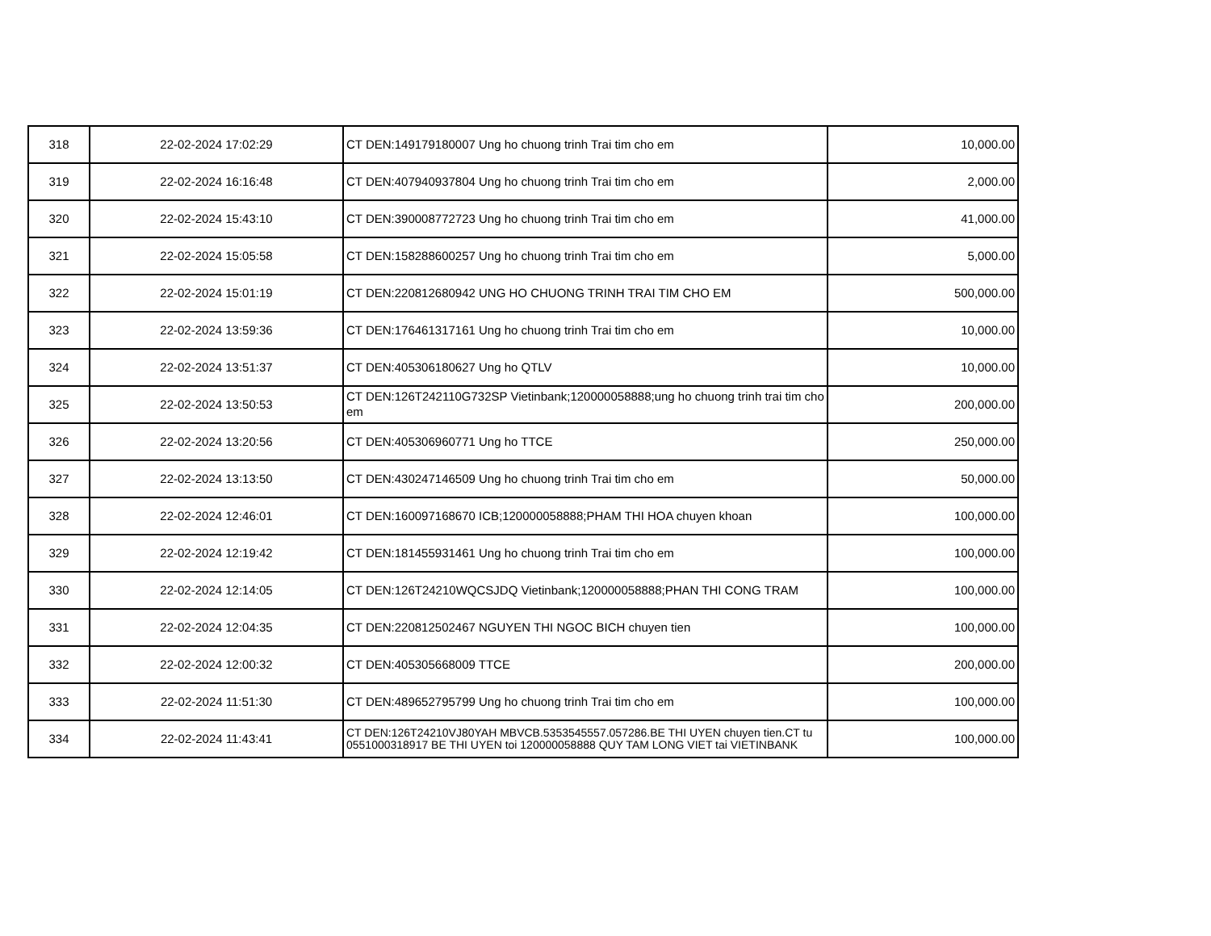| 318 | 22-02-2024 17:02:29 | CT DEN:149179180007 Ung ho chuong trinh Trai tim cho em | 10,000.00 |
| 319 | 22-02-2024 16:16:48 | CT DEN:407940937804 Ung ho chuong trinh Trai tim cho em | 2,000.00 |
| 320 | 22-02-2024 15:43:10 | CT DEN:390008772723 Ung ho chuong trinh Trai tim cho em | 41,000.00 |
| 321 | 22-02-2024 15:05:58 | CT DEN:158288600257 Ung ho chuong trinh Trai tim cho em | 5,000.00 |
| 322 | 22-02-2024 15:01:19 | CT DEN:220812680942 UNG HO CHUONG TRINH TRAI TIM CHO EM | 500,000.00 |
| 323 | 22-02-2024 13:59:36 | CT DEN:176461317161 Ung ho chuong trinh Trai tim cho em | 10,000.00 |
| 324 | 22-02-2024 13:51:37 | CT DEN:405306180627 Ung ho QTLV | 10,000.00 |
| 325 | 22-02-2024 13:50:53 | CT DEN:126T242110G732SP Vietinbank;120000058888;ung ho chuong trinh trai tim cho em | 200,000.00 |
| 326 | 22-02-2024 13:20:56 | CT DEN:405306960771 Ung ho TTCE | 250,000.00 |
| 327 | 22-02-2024 13:13:50 | CT DEN:430247146509 Ung ho chuong trinh Trai tim cho em | 50,000.00 |
| 328 | 22-02-2024 12:46:01 | CT DEN:160097168670 ICB;120000058888;PHAM THI HOA chuyen khoan | 100,000.00 |
| 329 | 22-02-2024 12:19:42 | CT DEN:181455931461 Ung ho chuong trinh Trai tim cho em | 100,000.00 |
| 330 | 22-02-2024 12:14:05 | CT DEN:126T24210WQCSJDQ Vietinbank;120000058888;PHAN THI CONG TRAM | 100,000.00 |
| 331 | 22-02-2024 12:04:35 | CT DEN:220812502467 NGUYEN THI NGOC BICH chuyen tien | 100,000.00 |
| 332 | 22-02-2024 12:00:32 | CT DEN:405305668009 TTCE | 200,000.00 |
| 333 | 22-02-2024 11:51:30 | CT DEN:489652795799 Ung ho chuong trinh Trai tim cho em | 100,000.00 |
| 334 | 22-02-2024 11:43:41 | CT DEN:126T24210VJ80YAH MBVCB.5353545557.057286.BE THI UYEN chuyen tien.CT tu 0551000318917 BE THI UYEN toi 120000058888 QUY TAM LONG VIET tai VIETINBANK | 100,000.00 |